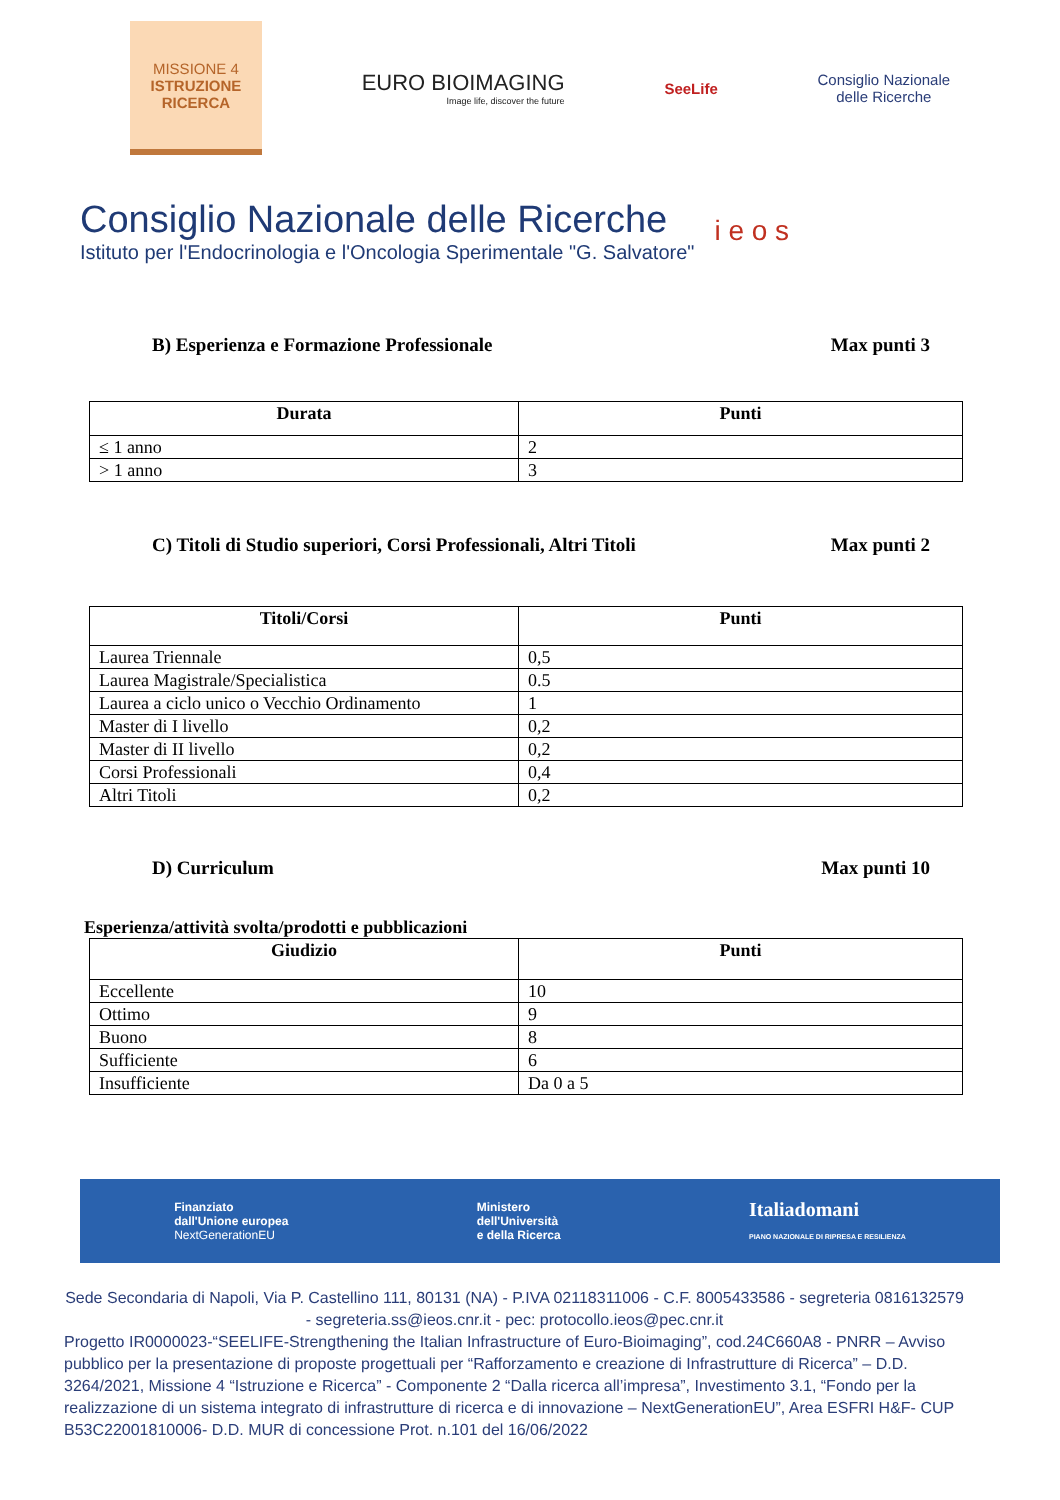MISSIONE 4
ISTRUZIONE
RICERCA
EURO BIOIMAGING
Image life, discover the future
SeeLife
Consiglio Nazionale
delle Ricerche
Consiglio Nazionale delle Ricerche
Istituto per l'Endocrinologia e l'Oncologia Sperimentale "G. Salvatore"
i e o s
B) Esperienza e Formazione Professionale Max punti 3
| Durata | Punti |
| --- | --- |
| ≤ 1 anno | 2 |
| > 1 anno | 3 |
C) Titoli di Studio superiori, Corsi Professionali, Altri Titoli Max punti 2
| Titoli/Corsi | Punti |
| --- | --- |
| Laurea Triennale | 0,5 |
| Laurea Magistrale/Specialistica | 0.5 |
| Laurea a ciclo unico o Vecchio Ordinamento | 1 |
| Master di I livello | 0,2 |
| Master di II livello | 0,2 |
| Corsi Professionali | 0,4 |
| Altri Titoli | 0,2 |
D) Curriculum Max punti 10
Esperienza/attività svolta/prodotti e pubblicazioni
| Giudizio | Punti |
| --- | --- |
| Eccellente | 10 |
| Ottimo | 9 |
| Buono | 8 |
| Sufficiente | 6 |
| Insufficiente | Da 0 a 5 |
Finanziato
dall'Unione europea
NextGenerationEU
Ministero
dell'Università
e della Ricerca
Italiadomani
PIANO NAZIONALE DI RIPRESA E RESILIENZA
Sede Secondaria di Napoli, Via P. Castellino 111, 80131 (NA) - P.IVA 02118311006 - C.F. 8005433586 - segreteria 0816132579 - segreteria.ss@ieos.cnr.it - pec: protocollo.ieos@pec.cnr.it
Progetto IR0000023-“SEELIFE-Strengthening the Italian Infrastructure of Euro-Bioimaging”, cod.24C660A8 - PNRR – Avviso pubblico per la presentazione di proposte progettuali per “Rafforzamento e creazione di Infrastrutture di Ricerca” – D.D. 3264/2021, Missione 4 “Istruzione e Ricerca” - Componente 2 “Dalla ricerca all’impresa”, Investimento 3.1, “Fondo per la realizzazione di un sistema integrato di infrastrutture di ricerca e di innovazione – NextGenerationEU”, Area ESFRI H&F- CUP B53C22001810006- D.D. MUR di concessione Prot. n.101 del 16/06/2022